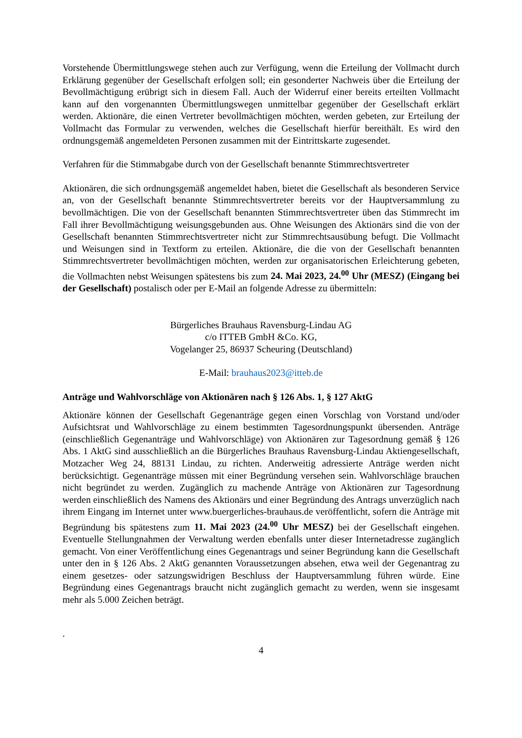Vorstehende Übermittlungswege stehen auch zur Verfügung, wenn die Erteilung der Vollmacht durch Erklärung gegenüber der Gesellschaft erfolgen soll; ein gesonderter Nachweis über die Erteilung der Bevollmächtigung erübrigt sich in diesem Fall. Auch der Widerruf einer bereits erteilten Vollmacht kann auf den vorgenannten Übermittlungswegen unmittelbar gegenüber der Gesellschaft erklärt werden. Aktionäre, die einen Vertreter bevollmächtigen möchten, werden gebeten, zur Erteilung der Vollmacht das Formular zu verwenden, welches die Gesellschaft hierfür bereithält. Es wird den ordnungsgemäß angemeldeten Personen zusammen mit der Eintrittskarte zugesendet.
Verfahren für die Stimmabgabe durch von der Gesellschaft benannte Stimmrechtsvertreter
Aktionären, die sich ordnungsgemäß angemeldet haben, bietet die Gesellschaft als besonderen Service an, von der Gesellschaft benannte Stimmrechtsvertreter bereits vor der Hauptversammlung zu bevollmächtigen. Die von der Gesellschaft benannten Stimmrechtsvertreter üben das Stimmrecht im Fall ihrer Bevollmächtigung weisungsgebunden aus. Ohne Weisungen des Aktionärs sind die von der Gesellschaft benannten Stimmrechtsvertreter nicht zur Stimmrechtsausübung befugt. Die Vollmacht und Weisungen sind in Textform zu erteilen. Aktionäre, die die von der Gesellschaft benannten Stimmrechtsvertreter bevollmächtigen möchten, werden zur organisatorischen Erleichterung gebeten, die Vollmachten nebst Weisungen spätestens bis zum 24. Mai 2023, 24.<sup>00</sup> Uhr (MESZ) (Eingang bei der Gesellschaft) postalisch oder per E-Mail an folgende Adresse zu übermitteln:
Bürgerliches Brauhaus Ravensburg-Lindau AG
c/o ITTEB GmbH &Co. KG,
Vogelanger 25, 86937 Scheuring (Deutschland)
E-Mail: brauhaus2023@itteb.de
Anträge und Wahlvorschläge von Aktionären nach § 126 Abs. 1, § 127 AktG
Aktionäre können der Gesellschaft Gegenanträge gegen einen Vorschlag von Vorstand und/oder Aufsichtsrat und Wahlvorschläge zu einem bestimmten Tagesordnungspunkt übersenden. Anträge (einschließlich Gegenanträge und Wahlvorschläge) von Aktionären zur Tagesordnung gemäß § 126 Abs. 1 AktG sind ausschließlich an die Bürgerliches Brauhaus Ravensburg-Lindau Aktiengesellschaft, Motzacher Weg 24, 88131 Lindau, zu richten. Anderweitig adressierte Anträge werden nicht berücksichtigt. Gegenanträge müssen mit einer Begründung versehen sein. Wahlvorschläge brauchen nicht begründet zu werden. Zugänglich zu machende Anträge von Aktionären zur Tagesordnung werden einschließlich des Namens des Aktionärs und einer Begründung des Antrags unverzüglich nach ihrem Eingang im Internet unter www.buergerliches-brauhaus.de veröffentlicht, sofern die Anträge mit Begründung bis spätestens zum 11. Mai 2023 (24.<sup>00</sup> Uhr MESZ) bei der Gesellschaft eingehen. Eventuelle Stellungnahmen der Verwaltung werden ebenfalls unter dieser Internetadresse zugänglich gemacht. Von einer Veröffentlichung eines Gegenantrags und seiner Begründung kann die Gesellschaft unter den in § 126 Abs. 2 AktG genannten Voraussetzungen absehen, etwa weil der Gegenantrag zu einem gesetzes- oder satzungswidrigen Beschluss der Hauptversammlung führen würde. Eine Begründung eines Gegenantrags braucht nicht zugänglich gemacht zu werden, wenn sie insgesamt mehr als 5.000 Zeichen beträgt.
.
4